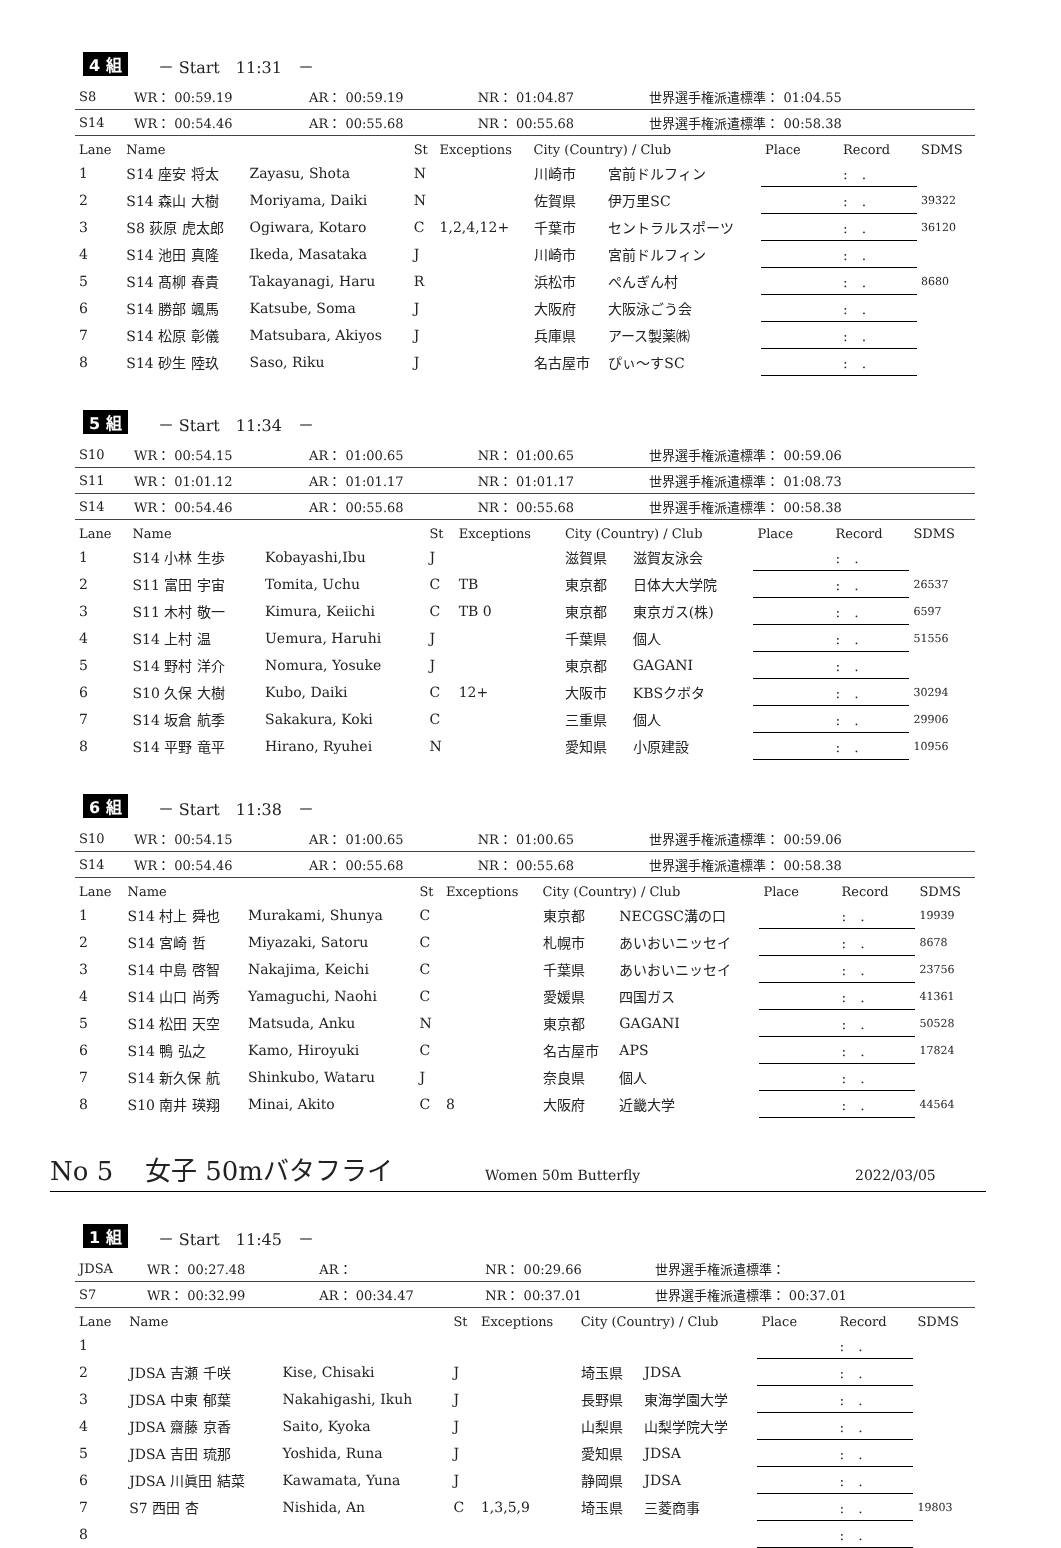4 組 － Start　11:31　－
| S8 | WR： 00:59.19 | AR： 00:59.19 | NR： 01:04.87 | 世界選手権派遣標準： 01:04.55 |
| S14 | WR： 00:54.46 | AR： 00:55.68 | NR： 00:55.68 | 世界選手権派遣標準： 00:58.38 |
| Lane | Name | | St | Exceptions | City (Country) / Club | | Place | Record | SDMS |
| --- | --- | --- | --- | --- | --- | --- | --- | --- | --- |
| 1 | S14 座安 将太 | Zayasu, Shota | N | | 川崎市 | 宮前ドルフィン | | : . | |
| 2 | S14 森山 大樹 | Moriyama, Daiki | N | | 佐賀県 | 伊万里SC | | : . | 39322 |
| 3 | S8 荻原 虎太郎 | Ogiwara, Kotaro | C | 1,2,4,12+ | 千葉市 | セントラルスポーツ | | : . | 36120 |
| 4 | S14 池田 真隆 | Ikeda, Masataka | J | | 川崎市 | 宮前ドルフィン | | : . | |
| 5 | S14 髙柳 春貴 | Takayanagi, Haru | R | | 浜松市 | ぺんぎん村 | | : . | 8680 |
| 6 | S14 勝部 颯馬 | Katsube, Soma | J | | 大阪府 | 大阪泳ごう会 | | : . | |
| 7 | S14 松原 彰儀 | Matsubara, Akiyos | J | | 兵庫県 | アース製薬㈱ | | : . | |
| 8 | S14 砂生 陸玖 | Saso, Riku | J | | 名古屋市 | ぴぃ～すSC | | : . | |
5 組 － Start　11:34　－
| S10 | WR： 00:54.15 | AR： 01:00.65 | NR： 01:00.65 | 世界選手権派遣標準： 00:59.06 |
| S11 | WR： 01:01.12 | AR： 01:01.17 | NR： 01:01.17 | 世界選手権派遣標準： 01:08.73 |
| S14 | WR： 00:54.46 | AR： 00:55.68 | NR： 00:55.68 | 世界選手権派遣標準： 00:58.38 |
| Lane | Name | | St | Exceptions | City (Country) / Club | | Place | Record | SDMS |
| --- | --- | --- | --- | --- | --- | --- | --- | --- | --- |
| 1 | S14 小林 生歩 | Kobayashi,Ibu | J | | 滋賀県 | 滋賀友泳会 | | : . | |
| 2 | S11 富田 宇宙 | Tomita, Uchu | C | TB | 東京都 | 日体大大学院 | | : . | 26537 |
| 3 | S11 木村 敬一 | Kimura, Keiichi | C | TB 0 | 東京都 | 東京ガス(株) | | : . | 6597 |
| 4 | S14 上村 温 | Uemura, Haruhi | J | | 千葉県 | 個人 | | : . | 51556 |
| 5 | S14 野村 洋介 | Nomura, Yosuke | J | | 東京都 | GAGANI | | : . | |
| 6 | S10 久保 大樹 | Kubo, Daiki | C | 12+ | 大阪市 | KBSクボタ | | : . | 30294 |
| 7 | S14 坂倉 航季 | Sakakura, Koki | C | | 三重県 | 個人 | | : . | 29906 |
| 8 | S14 平野 竜平 | Hirano, Ryuhei | N | | 愛知県 | 小原建設 | | : . | 10956 |
6 組 － Start　11:38　－
| S10 | WR： 00:54.15 | AR： 01:00.65 | NR： 01:00.65 | 世界選手権派遣標準： 00:59.06 |
| S14 | WR： 00:54.46 | AR： 00:55.68 | NR： 00:55.68 | 世界選手権派遣標準： 00:58.38 |
| Lane | Name | | St | Exceptions | City (Country) / Club | | Place | Record | SDMS |
| --- | --- | --- | --- | --- | --- | --- | --- | --- | --- |
| 1 | S14 村上 舜也 | Murakami, Shunya | C | | 東京都 | NECGSC溝の口 | | : . | 19939 |
| 2 | S14 宮崎 哲 | Miyazaki, Satoru | C | | 札幌市 | あいおいニッセイ | | : . | 8678 |
| 3 | S14 中島 啓智 | Nakajima, Keichi | C | | 千葉県 | あいおいニッセイ | | : . | 23756 |
| 4 | S14 山口 尚秀 | Yamaguchi, Naohi | C | | 愛媛県 | 四国ガス | | : . | 41361 |
| 5 | S14 松田 天空 | Matsuda, Anku | N | | 東京都 | GAGANI | | : . | 50528 |
| 6 | S14 鴨 弘之 | Kamo, Hiroyuki | C | | 名古屋市 | APS | | : . | 17824 |
| 7 | S14 新久保 航 | Shinkubo, Wataru | J | | 奈良県 | 個人 | | : . | |
| 8 | S10 南井 瑛翔 | Minai, Akito | C | 8 | 大阪府 | 近畿大学 | | : . | 44564 |
No 5 女子 50mバタフライ Women 50m Butterfly 2022/03/05
1 組 － Start　11:45　－
| JDSA | WR： 00:27.48 | AR： | NR： 00:29.66 | 世界選手権派遣標準： |
| S7 | WR： 00:32.99 | AR： 00:34.47 | NR： 00:37.01 | 世界選手権派遣標準： 00:37.01 |
| Lane | Name | | St | Exceptions | City (Country) / Club | | Place | Record | SDMS |
| --- | --- | --- | --- | --- | --- | --- | --- | --- | --- |
| 1 | | | | | | | | : . | |
| 2 | JDSA 吉瀬 千咲 | Kise, Chisaki | J | | 埼玉県 | JDSA | | : . | |
| 3 | JDSA 中東 郁葉 | Nakahigashi, Ikuh | J | | 長野県 | 東海学園大学 | | : . | |
| 4 | JDSA 齋藤 京香 | Saito, Kyoka | J | | 山梨県 | 山梨学院大学 | | : . | |
| 5 | JDSA 吉田 琉那 | Yoshida, Runa | J | | 愛知県 | JDSA | | : . | |
| 6 | JDSA 川眞田 結菜 | Kawamata, Yuna | J | | 静岡県 | JDSA | | : . | |
| 7 | S7 西田 杏 | Nishida, An | C | 1,3,5,9 | 埼玉県 | 三菱商事 | | : . | 19803 |
| 8 | | | | | | | | : . | |